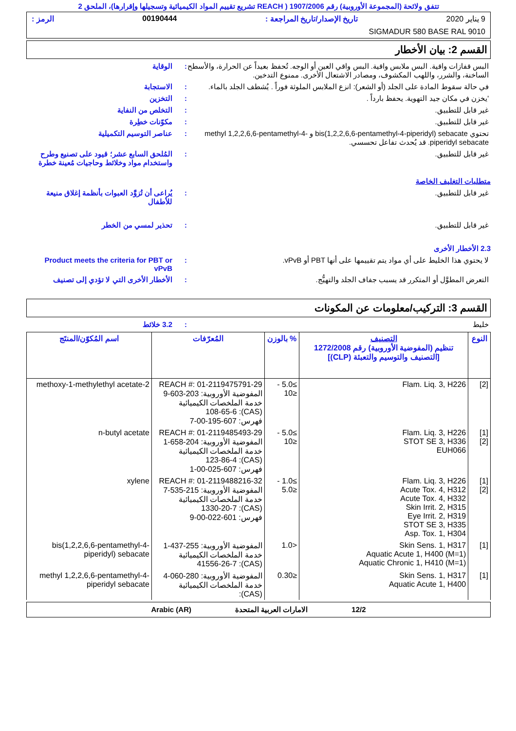تتفق ولائحة (المجموعة الأوروبية) رقم 1907/2006 ( REACH تشريع تقييم المواد الكيميائية وتسجيلها وإقرارها)، الملحق 2
9 يناير 2020 تاريخ الإصدار/تاريخ المراجعة : 00190444 الرمز :
SIGMADUR 580 BASE RAL 9010
القسم 2: بيان الأخطار
البس قفازات واقية. البس ملابس واقية. البس واقي العين أو الوجه. تُحفظ بعيداً عن الحرارة، والأسطح الساخنة، والشرر، واللهب المكشوف، ومصادر الاشتعال الأخرى. ممنوع التدخين.
: الوقاية
في حالة سقوط المادة على الجلد (أو الشعر): انزع الملابس الملوثة فوراً . يُشطف الجلد بالماء.
: الاستجابة
'يخزن في مكان جيد التهوية. يحفظ بارداً .
: التخزين
غير قابل للتطبيق. : التخلص من النفاية
غير قابل للتطبيق. : مكوّنات خطِرة
تحتوي bis(1,2,2,6,6-pentamethyl-4-piperidyl) sebacate و methyl 1,2,2,6,6-pentamethyl-4-piperidyl sebacate. قد يُحدث تفاعل تحسسي.
: عناصر التوسيم التكميلية
غير قابل للتطبيق. : المُلحق السابع عشر؛ قيود على تصنيع وطرح واستخدام مواد وخلائط وحاجيات مُعينة خطرة
متطلبات التغليف الخاصة
غير قابل للتطبيق. : يُراعى أن تُزوَّد العبوات بأنظمة إغلاق منيعة للأطفال
غير قابل للتطبيق. : تحذير لمسي من الخطر
2.3 الأخطار الأخرى
لا يحتوي هذا الخليط على أي مواد يتم تقييمها على أنها PBT أو vPvB.
: Product meets the criteria for PBT or vPvB
التعرض المطوَّل أو المتكرر قد يسبب جفاف الجلد والتهيُّج.
: الأخطار الأخرى التي لا تؤدي إلى تصنيف
القسم 3: التركيب/معلومات عن المكونات
خليط : 3.2 خلائط
| النوع | التصنيف تنظيم (المفوضية الأوروبية) رقم 1272/2008 [التصنيف والتوسيم والتعبئة (CLP)] | % بالوزن | المُعرّفات | اسم المُكوّن/المنتَج |
| --- | --- | --- | --- | --- |
| [2] | Flam. Liq. 3, H226 | ≥5.0 - ≤10 | REACH #: 01-2119475791-29 المفوضية الأوروبية: 203-603-9 خدمة الملخصات الكيميائية (CAS): 108-65-6 فهرس: 607-195-00-7 | 2-methoxy-1-methylethyl acetate |
| [1] [2] | Flam. Liq. 3, H226 STOT SE 3, H336 EUH066 | ≥5.0 - ≤10 | REACH #: 01-2119485493-29 المفوضية الأوروبية: 204-658-1 خدمة الملخصات الكيميائية (CAS): 123-86-4 فهرس: 607-025-00-1 | n-butyl acetate |
| [1] [2] | Flam. Liq. 3, H226 Acute Tox. 4, H312 Acute Tox. 4, H332 Skin Irrit. 2, H315 Eye Irrit. 2, H319 STOT SE 3, H335 Asp. Tox. 1, H304 | ≥1.0 - ≤5.0 | REACH #: 01-2119488216-32 المفوضية الأوروبية: 215-535-7 خدمة الملخصات الكيميائية (CAS): 1330-20-7 فهرس: 601-022-00-9 | xylene |
| [1] | Skin Sens. 1, H317 Aquatic Acute 1, H400 (M=1) Aquatic Chronic 1, H410 (M=1) | <1.0 | المفوضية الأوروبية: 255-437-1 خدمة الملخصات الكيميائية (CAS): 41556-26-7 | bis(1,2,2,6,6-pentamethyl-4-piperidyl) sebacate |
| [1] | Skin Sens. 1, H317 Aquatic Acute 1, H400 | ≤0.30 | المفوضية الأوروبية: 280-060-4 خدمة الملخصات الكيميائية (CAS): | methyl 1,2,2,6,6-pentamethyl-4-piperidyl sebacate |
12/2 الامارات العربية المتحدة Arabic (AR)